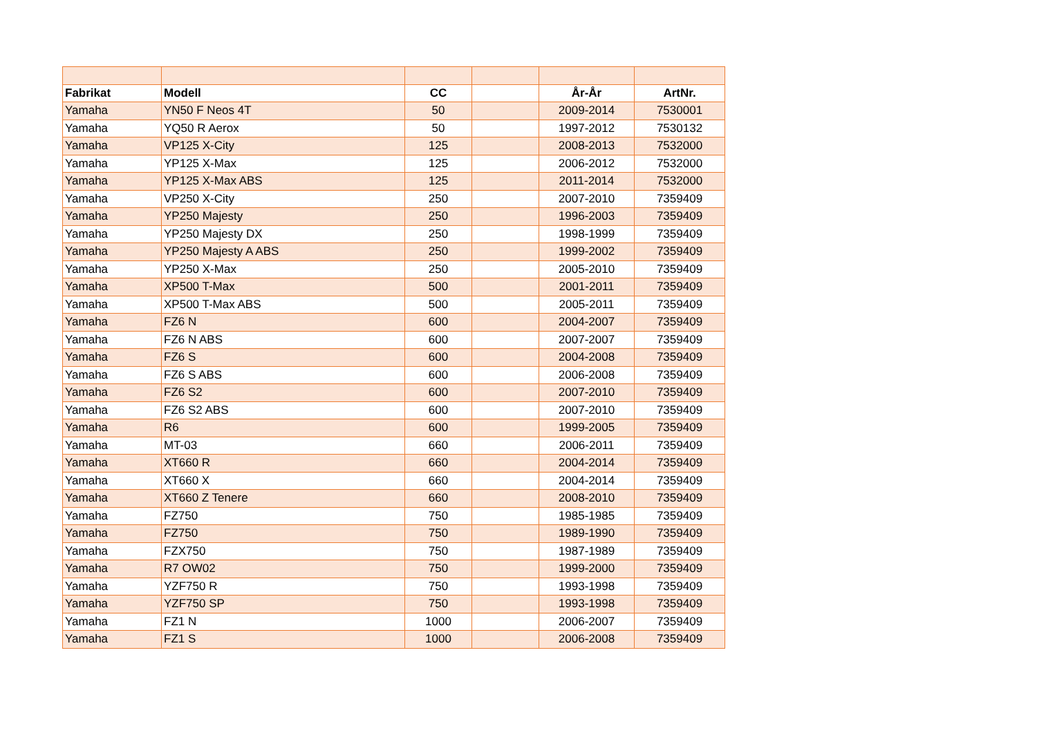| Fabrikat | Modell | CC | | År-År | ArtNr. |
| --- | --- | --- | --- | --- | --- |
| Yamaha | YN50 F Neos 4T | 50 | | 2009-2014 | 7530001 |
| Yamaha | YQ50 R Aerox | 50 | | 1997-2012 | 7530132 |
| Yamaha | VP125 X-City | 125 | | 2008-2013 | 7532000 |
| Yamaha | YP125 X-Max | 125 | | 2006-2012 | 7532000 |
| Yamaha | YP125 X-Max ABS | 125 | | 2011-2014 | 7532000 |
| Yamaha | VP250 X-City | 250 | | 2007-2010 | 7359409 |
| Yamaha | YP250 Majesty | 250 | | 1996-2003 | 7359409 |
| Yamaha | YP250 Majesty DX | 250 | | 1998-1999 | 7359409 |
| Yamaha | YP250 Majesty A ABS | 250 | | 1999-2002 | 7359409 |
| Yamaha | YP250 X-Max | 250 | | 2005-2010 | 7359409 |
| Yamaha | XP500 T-Max | 500 | | 2001-2011 | 7359409 |
| Yamaha | XP500 T-Max ABS | 500 | | 2005-2011 | 7359409 |
| Yamaha | FZ6 N | 600 | | 2004-2007 | 7359409 |
| Yamaha | FZ6 N ABS | 600 | | 2007-2007 | 7359409 |
| Yamaha | FZ6 S | 600 | | 2004-2008 | 7359409 |
| Yamaha | FZ6 S ABS | 600 | | 2006-2008 | 7359409 |
| Yamaha | FZ6 S2 | 600 | | 2007-2010 | 7359409 |
| Yamaha | FZ6 S2 ABS | 600 | | 2007-2010 | 7359409 |
| Yamaha | R6 | 600 | | 1999-2005 | 7359409 |
| Yamaha | MT-03 | 660 | | 2006-2011 | 7359409 |
| Yamaha | XT660 R | 660 | | 2004-2014 | 7359409 |
| Yamaha | XT660 X | 660 | | 2004-2014 | 7359409 |
| Yamaha | XT660 Z Tenere | 660 | | 2008-2010 | 7359409 |
| Yamaha | FZ750 | 750 | | 1985-1985 | 7359409 |
| Yamaha | FZ750 | 750 | | 1989-1990 | 7359409 |
| Yamaha | FZX750 | 750 | | 1987-1989 | 7359409 |
| Yamaha | R7 OW02 | 750 | | 1999-2000 | 7359409 |
| Yamaha | YZF750 R | 750 | | 1993-1998 | 7359409 |
| Yamaha | YZF750 SP | 750 | | 1993-1998 | 7359409 |
| Yamaha | FZ1 N | 1000 | | 2006-2007 | 7359409 |
| Yamaha | FZ1 S | 1000 | | 2006-2008 | 7359409 |